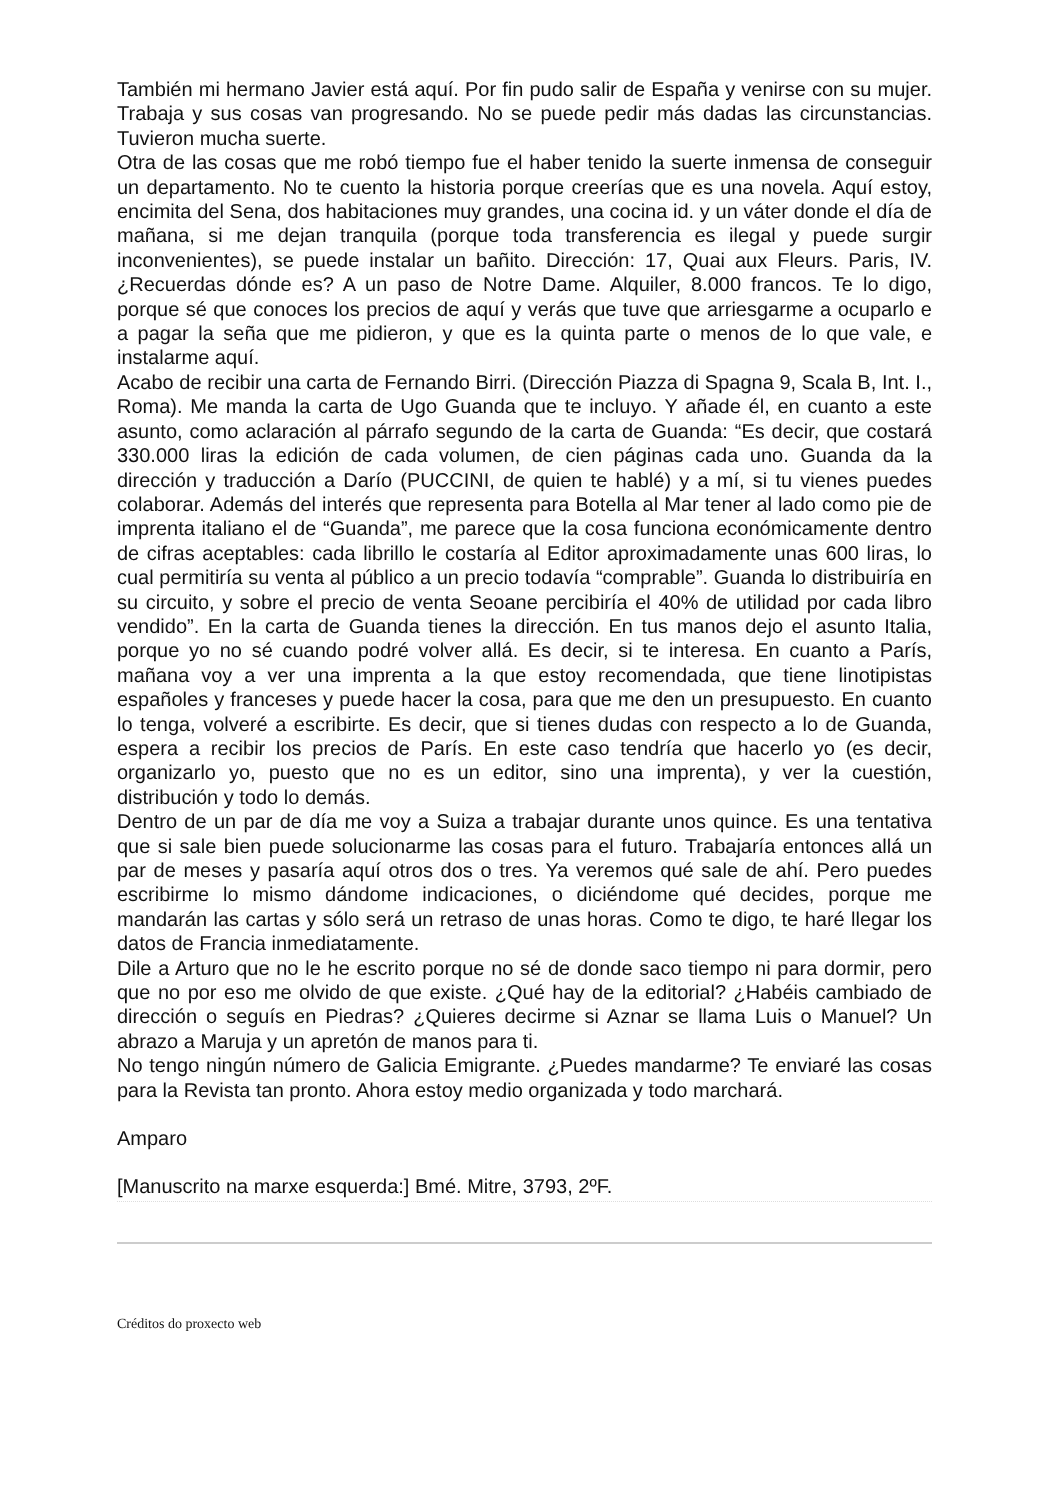También mi hermano Javier está aquí. Por fin pudo salir de España y venirse con su mujer. Trabaja y sus cosas van progresando. No se puede pedir más dadas las circunstancias. Tuvieron mucha suerte.
Otra de las cosas que me robó tiempo fue el haber tenido la suerte inmensa de conseguir un departamento. No te cuento la historia porque creerías que es una novela. Aquí estoy, encimita del Sena, dos habitaciones muy grandes, una cocina id. y un váter donde el día de mañana, si me dejan tranquila (porque toda transferencia es ilegal y puede surgir inconvenientes), se puede instalar un bañito. Dirección: 17, Quai aux Fleurs. Paris, IV. ¿Recuerdas dónde es? A un paso de Notre Dame. Alquiler, 8.000 francos. Te lo digo, porque sé que conoces los precios de aquí y verás que tuve que arriesgarme a ocuparlo e a pagar la seña que me pidieron, y que es la quinta parte o menos de lo que vale, e instalarme aquí.
Acabo de recibir una carta de Fernando Birri. (Dirección Piazza di Spagna 9, Scala B, Int. I., Roma). Me manda la carta de Ugo Guanda que te incluyo. Y añade él, en cuanto a este asunto, como aclaración al párrafo segundo de la carta de Guanda: “Es decir, que costará 330.000 liras la edición de cada volumen, de cien páginas cada uno. Guanda da la dirección y traducción a Darío (PUCCINI, de quien te hablé) y a mí, si tu vienes puedes colaborar. Además del interés que representa para Botella al Mar tener al lado como pie de imprenta italiano el de “Guanda”, me parece que la cosa funciona económicamente dentro de cifras aceptables: cada librillo le costaría al Editor aproximadamente unas 600 liras, lo cual permitiría su venta al público a un precio todavía “comprable”. Guanda lo distribuiría en su circuito, y sobre el precio de venta Seoane percibiría el 40% de utilidad por cada libro vendido”. En la carta de Guanda tienes la dirección. En tus manos dejo el asunto Italia, porque yo no sé cuando podré volver allá. Es decir, si te interesa. En cuanto a París, mañana voy a ver una imprenta a la que estoy recomendada, que tiene linotipistas españoles y franceses y puede hacer la cosa, para que me den un presupuesto. En cuanto lo tenga, volveré a escribirte. Es decir, que si tienes dudas con respecto a lo de Guanda, espera a recibir los precios de París. En este caso tendría que hacerlo yo (es decir, organizarlo yo, puesto que no es un editor, sino una imprenta), y ver la cuestión, distribución y todo lo demás.
Dentro de un par de día me voy a Suiza a trabajar durante unos quince. Es una tentativa que si sale bien puede solucionarme las cosas para el futuro. Trabajaría entonces allá un par de meses y pasaría aquí otros dos o tres. Ya veremos qué sale de ahí. Pero puedes escribirme lo mismo dándome indicaciones, o diciéndome qué decides, porque me mandarán las cartas y sólo será un retraso de unas horas. Como te digo, te haré llegar los datos de Francia inmediatamente.
Dile a Arturo que no le he escrito porque no sé de donde saco tiempo ni para dormir, pero que no por eso me olvido de que existe. ¿Qué hay de la editorial? ¿Habéis cambiado de dirección o seguís en Piedras? ¿Quieres decirme si Aznar se llama Luis o Manuel? Un abrazo a Maruja y un apretón de manos para ti.
No tengo ningún número de Galicia Emigrante. ¿Puedes mandarme? Te enviaré las cosas para la Revista tan pronto. Ahora estoy medio organizada y todo marchará.
Amparo
[Manuscrito na marxe esquerda:] Bmé. Mitre, 3793, 2ºF.
Créditos do proxecto web